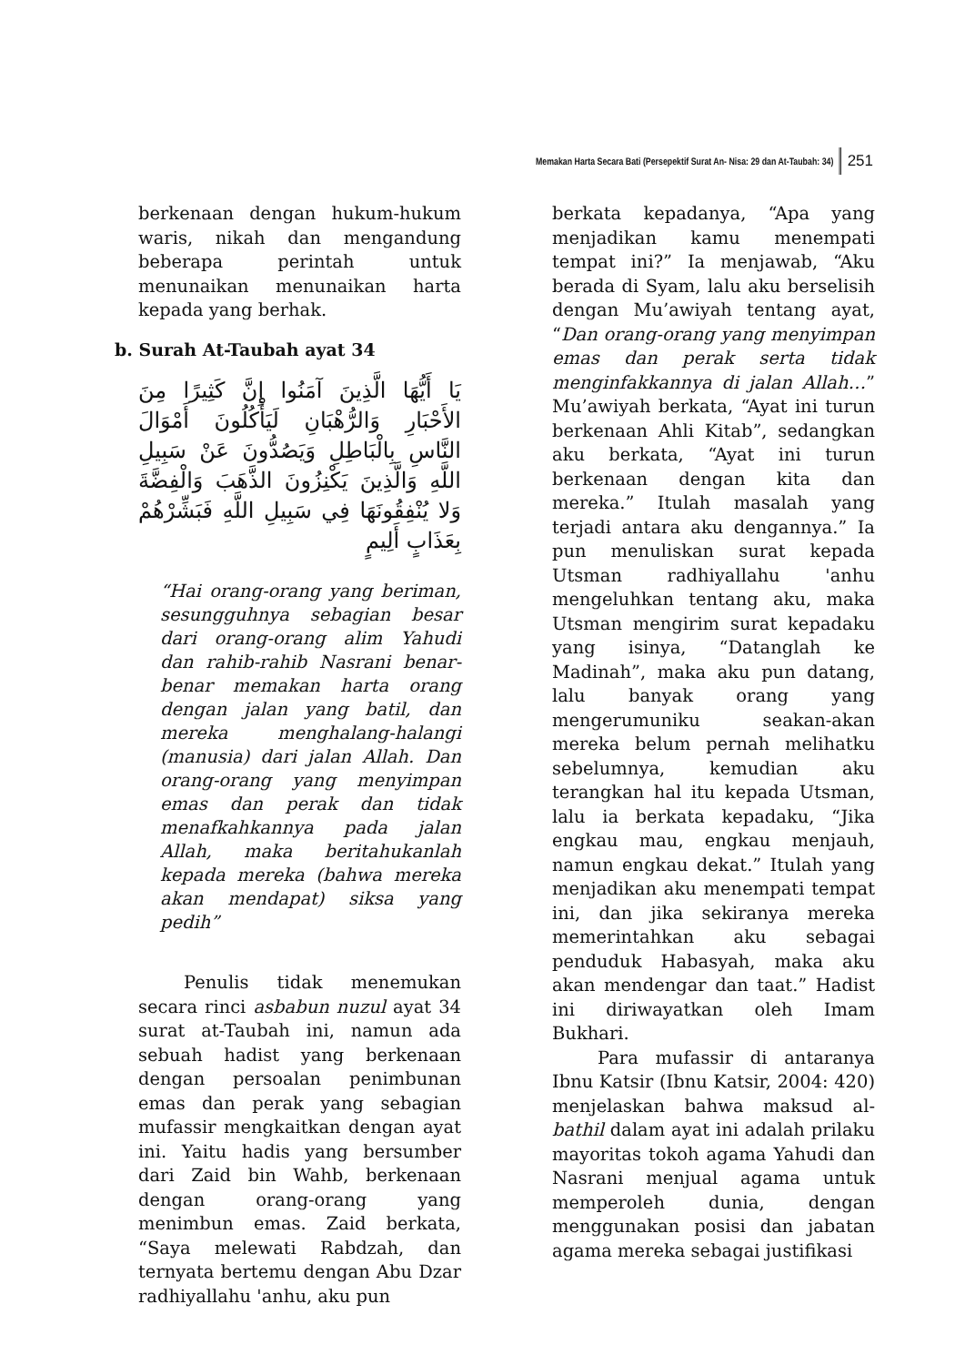Memakan Harta Secara Bati (Persepektif Surat An- Nisa: 29 dan At-Taubah: 34) 251
berkenaan dengan hukum-hukum waris, nikah dan mengandung beberapa perintah untuk menunaikan menunaikan harta kepada yang berhak.
b. Surah At-Taubah ayat 34
يَا أَيُّهَا الَّذِينَ آمَنُوا إِنَّ كَثِيرًا مِنَ الأَحْبَارِ وَالرُّهْبَانِ لَيَأْكُلُونَ أَمْوَالَ النَّاسِ بِالْبَاطِلِ وَيَصُدُّونَ عَنْ سَبِيلِ اللَّهِ وَالَّذِينَ يَكْنِزُونَ الذَّهَبَ وَالْفِضَّةَ وَلا يُنْفِقُونَهَا فِي سَبِيلِ اللَّهِ فَبَشِّرْهُمْ بِعَذَابٍ أَلِيمٍ
“Hai orang-orang yang beriman, sesungguhnya sebagian besar dari orang-orang alim Yahudi dan rahib-rahib Nasrani benar-benar memakan harta orang dengan jalan yang batil, dan mereka menghalang-halangi (manusia) dari jalan Allah. Dan orang-orang yang menyimpan emas dan perak dan tidak menafkahkannya pada jalan Allah, maka beritahukanlah kepada mereka (bahwa mereka akan mendapat) siksa yang pedih”
Penulis tidak menemukan secara rinci asbabun nuzul ayat 34 surat at-Taubah ini, namun ada sebuah hadist yang berkenaan dengan persoalan penimbunan emas dan perak yang sebagian mufassir mengkaitkan dengan ayat ini. Yaitu hadis yang bersumber dari Zaid bin Wahb, berkenaan dengan orang-orang yang menimbun emas. Zaid berkata, “Saya melewati Rabdzah, dan ternyata bertemu dengan Abu Dzar radhiyallahu 'anhu, aku pun
berkata kepadanya, “Apa yang menjadikan kamu menempati tempat ini?” Ia menjawab, “Aku berada di Syam, lalu aku berselisih dengan Mu’awiyah tentang ayat, “Dan orang-orang yang menyimpan emas dan perak serta tidak menginfakkannya di jalan Allah…” Mu’awiyah berkata, “Ayat ini turun berkenaan Ahli Kitab”, sedangkan aku berkata, “Ayat ini turun berkenaan dengan kita dan mereka.” Itulah masalah yang terjadi antara aku dengannya.” Ia pun menuliskan surat kepada Utsman radhiyallahu 'anhu mengeluhkan tentang aku, maka Utsman mengirim surat kepadaku yang isinya, “Datanglah ke Madinah”, maka aku pun datang, lalu banyak orang yang mengerumuniku seakan-akan mereka belum pernah melihatku sebelumnya, kemudian aku terangkan hal itu kepada Utsman, lalu ia berkata kepadaku, “Jika engkau mau, engkau menjauh, namun engkau dekat.” Itulah yang menjadikan aku menempati tempat ini, dan jika sekiranya mereka memerintahkan aku sebagai penduduk Habasyah, maka aku akan mendengar dan taat.” Hadist ini diriwayatkan oleh Imam Bukhari.
Para mufassir di antaranya Ibnu Katsir (Ibnu Katsir, 2004: 420) menjelaskan bahwa maksud al-bathil dalam ayat ini adalah prilaku mayoritas tokoh agama Yahudi dan Nasrani menjual agama untuk memperoleh dunia, dengan menggunakan posisi dan jabatan agama mereka sebagai justifikasi